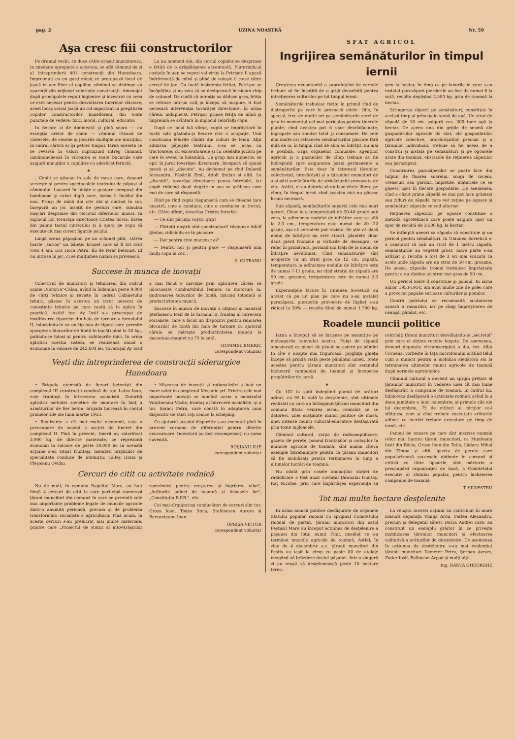pag. 2 UZINA NOASTRĂ Nr. 59
Aşa cresc fiii constructorilor
Pe drumul vechi, ce duce către oraşul muncitoresc, in imediata apropiere a acestuia, se află căminul de zi al Intreprinderii 401 construcţii din Hunedoara. Imprejmuit cu un gard micuţ ce protejează locul de joacă în aer liber al copiilor, căminul se distinge cu uşurinţă din mijlocul celorlalte construcţii. Amenajat după principalele reguli higienice şi inzestrat cu ceea ce este necesar pentru dezvoltarea tinerelor vlăstare, acest locaş social joacă un rol important in pregătirea copiilor constructorilor hunedoreni, din toate punctele de vedere: fizic, moral, cultural, educativ.
In fiecare zi de dimineaţă şi pînă seara — cu excepţia orelor de somn — căminul răsună de cîntecele, de veselie şi jocurile multiple ale micuţilor, în cadrul cărora ei îşi petrec timpul. Iarna aceasta ce se revarsă în valuri cuprinzind intreg căminul, inmănunchează în viltoarea ei toate bucuriile care asigură micuţilor o copilărie cu adevărat fericită.
★
...Copiii se găseau in sala de mese care, deseori serveşte şi pentru spectacolele teatrului de păpuşi al căminului. Luaseră în linişte o gustare compusă din bomboane şi rahat după care, larma îi învălui din nou. Prinşi de mînă doi cite doi şi cintind în cor, începură un joc însoţit de gesturi care, simulau mişcări desprinse din clocotul diferitelor munci. In mijlocul lor, tovarăşa directoare Cristea Silvia, bătea din palme tactul cintecului şi ii ajuta pe copii să execute cit mai corect figurile jocului.
Lingă scena păpuşilor, pe un scăunel pitic, stătea foarte „serios" un băieţel brunet care să fi tot avut vreo 4 ani. Era Hoca Petru, fiu de ferar betonist. El nu intrase în joc, ci se mulţumea numai să privească.
La un moment dat, din cercul copiilor se desprinse o fetiţă de o drăgălăşenie accentuată. Fluturindu-şi cosiţele în aer, se repezi val vîrtej la Petrişor. Il apucă îndrăzneaţă de mînă şi plină de voioşie îl trase către cercul de joc. Cu toată insistenţa fetiţei, Petrişor se încăpăţîna şi nu voia să se deslipească în niciun chip de scăunel. De ciudă că intenţia sa dăduse greş, fetiţa se retrase intr-un colţ şi începu să suspine. A fost necesară intervenţia tovarăşei directoare, în urma căreia, induplecat, Petrişor prinse fetiţa de mînă şi împreună se avîntară în mijlocul celorlalţi copii.
După ce jocul luă sfirşit, copiii se împrăştiară în toată sala găsindu-şi fiecare cite o ocupaţie. Unii construiau felurite clădiri din cuburi de lemn. Alţii admirau păpuşile teatrului, s-au se jucau cu tractoarele, cu excavatoarele şi cu celelalte jucării pe care le aveau la îndemînă. Un grup mai numeros, se opri în jurul tovarăşei directoare. Incepură să spună poezii şi să „discute". Au declamat pe rînd Dulamă Alexandru, Păsărilă Emil, Adolf Ştefan şi alţii. La „discuţii", tovarăşa directoare punea întrebări, iar copiii ridicind două degete in sus se grăbeau care mai de care să răspundă.
Rînd pe rînd copiii răspunseră cum se cheamă ţara noastră, cine o conduce, cine o conducea in trecut, etc. Către sfîrşit, tovarăşa Cristea întrebă:
— Ce sînt părinţii voştri, ştiţi?
— Părinţii noştrii sînt constructori! răspunse Adolf Ştefan, ridicîndu-se în picioare.
— Dar pentru cine muncesc ei?
— Pentru noi şi pentru pace — răspunseră mai mulţi copii în cor...
S. OLTEANU
Succese în munca de inovaţii
Colectivul de muncitori şi tehnicieni din cadrul uzinei „Victoria"-Călan, avînd la îndemînă peste 9.000 de cărţi tehnice şi reviste în cadrul Cabinetului tehnic, găsesc în acestea un izvor nesecat de cunoştinţe tehnice pe care caută să le aplice în practică. Astfel tov. Ay Iosif s-a preocupat de modificarea tiparelor din hala de turnare a furnalului II, înlocuindu-le cu un tip nou de tipare care permite spargerea blocurilor de fontă în bucăţi pînă la 20 kg., putîndu-se folosi şi pentru cubilourile mici. In urma aplicării acestui sistem, se realizează anual o economie în valoare de 245.604 lei. Tovarăşul Ay Iosif a mai făcut o inovaţie prin aplicarea căreia se inlocuieşte combustibilul lemnos cu motorină la, gudronarea tuburilor de fontă, mărind totodată şi productivitatea muncii.
Succese în munca de inovaţii a obţinut şi maistrul Ştefănescu Iosif de la furnalul II, fruntaş al întrecerii socialiste, care a făcut un dispozitiv pentru ridicarea blocurilor de fontă din hala de turnare cu ajutorul căruia se măreşte productivitatea muncii la macaraua-magnet cu 75 la sută.
HUMMEL EMERIC
corespondent voluntar
Veşti din întreprinderea de construcţii siderurgice Hunedoara
• Brigada utemistă de fierari betonişti din complexul III construcţii condusă de tov. Latzo Ioan, este fruntaşă în întrecerea socialistă. Datorită aplicării metodei sovietice de montare în lanţ a armăturilor de fier beton, brigada lucrează în contul primelor zile ale lunii martie 1953.
• Realizarea a cît mai multe economii, este o preocupare de seamă a secţiei de tineret din complexul II. Pînă în prezent, tinerii au valorificat 3.900 kg. de diferite materiale, ce reprezintă economii în valoare de peste 10.000 lei In această acţiune s-au situat fruntaşi, membrii brigăzilor de specialitate conduse de utemiştii: Talfeş Horia şi Pleşoianu Ovidiu.
• Mişcarea de inovaţii şi raţionalizări a luat un mare avînt în complexul Mecanic şef. Printre cele mai importante inovaţii se numără aceia a maistrului Vulcăneanu Vasile, fruntaş al întrecerii socialiste, şi a tov. Saraci Petru, care constă în adaptarea unui dispozitiv de tăiat roţi conice la scheping.
Cu ajutorul acestui dispozitiv s-au executat pînă în prezent coroane de diferenţial pentru diferite excavatoare. Inovatorii au fost recompensaţi cu suma cuvenită.
ROŞIANU ILIE
corespondent voluntar
Cercuri de citit cu activitate rodnică
Nu de mult, în comuna Rapoltul Mare, au luat fiinţă 4 cercuri de citit la care participă numeroşi ţărani muncitori din comună în care se prezintă cele mai importante probleme legate de muncile agricole dintr-o anumită perioadă, precum şi de problema transformării socialiste a agriculturii. Pînă acum, în aceste cercuri s-au prelucrat mai multe materiale, printre care „Proiectul de statut al intovărăşirilor zootehnice pentru creşterea şi îngrijirea oilor", „Arăturile adînci de toamnă şi foloasele lor", „Constituţia R.P.R.", etc.
Cei mai sîrguincioşi conducători de cercuri sînt tov. Groza Ioan, Todea Stela, Ştefănescu Aurora şi Berzunţeanu Ioan.
OPRIŞA VICTOR
corespondent voluntar
SFAT AGRICOL
Ingrijirea semănăturilor în timpul iernii
Creşterea necontenită a suprafeţelor de cereale trebuie să fie însoţită de o grijă deosebită pentru întreţinerea culturilor pe tot timpul iernii.
Semănăturile trebuiesc ferite în primul rînd de distrugerile pe care le provoacă vitele. Oile, în special, trec de multe ori pe semănăturile verzi de griu în momentul cel mai periculos pentru tinerele plante, cînd acestea pot fi uşor dezrădăcinate, îngropate sau smulse total şi consumate. De cele mai multe ori refacerea semănăturilor păscute fără milă de oi, în timpul cînd de abia au înfrăţit, nu mai e posibilă. Grija organelor comunale, agenţilor agricoli şi a paznicilor de cîmp trebuie să fie îndreptată spre asigurarea pazei permanente a semănăturilor. Este doar în interesul ţăranilor colectivişti, intovărăşiţi şi a ţăranilor muncitori de a-şi păzi semănăturile de stricăciunile provocate de vite. Astfel, ei au datoria să nu lase vitele libere pe cîmp, în timpul iernii cînd acestea nici nu găsesc hrana necesară.
Sub zăpadă, semănăturile suportă cele mai mari geruri. Chiar la o temperatură de 30-40 grade sub zero, la adîncimea nodului de înfrăţire care se află la 2-3 cm., temperatura este numai de 20—22 grade, aşa că cerealele pot rezista. Se ştie că dacă nodul de înfrăţire nu este atacat, plantele chiar dacă pierd frunzele şi vîrfurile de deasupra, se refac în primăvară, pornind noi fraţi de la nodul de înfrăţire nevătămat. Cînd semănăturile sînt acoperite cu un strat gros de 12 cm. zăpadă, temperatura la adîncimea nodului de înfrăţire este de numai 7-11 grade, iar cînd stratul de zăpadă are 50 cm. grosime, temperatura este de numai 2-3 grade.
Experienţele făcute în Uniunea Sovietică au arătat că pe un plan pe care nu s-au instalat parazăpezi, pierderile provocate de îngheţ s-au ridicat la 30% — recolta fiind de numai 1.700 kg. griu la hectar, în timp ce pe lanurile în care s-au instalat parazăpezi pierderile au fost de numai 6 la sută, recolta depăşind 2.500 kg. griu de toamnă la hectar.
Stringerea zăpezii pe semănături, constituie în acelaşi timp şi principala sursă de apă. Un strat de zăpadă de 10 cm. asigură cca. 300 tone apă la hectar. De aceea una din grijile de seamă ale gospodăriilor agricole de stat, ale gospodăriilor agricole colective, intovărăşirilor precum şi a ţăranilor individuali, trebuie să fie aceea de a construi şi instala pe semănături şi pe ogoarele arate din toamnă, obstacole de reţinerea zăpezilor sau parazăpezi.
Construirea parazăpezilor se poate face din tulpini de floarea soarelui, snopi de coceni, vreascuri sau garduri împletite, materiale ce se găsesc uşor în fiecare gospodărie. De asemenea, cînd a căzut prima zăpadă se mai pot face grămezi sau ziduri de zăpadă care vor reţine pe ogoare şi semănături zăpezile ce cad ulterior.
Reţinerea zăpezilor pe ogoare constituie o metodă agrotehnică care poate asigura uşor un spor de recoltă de 3-500 kg. la hectar.
Se întîmplă uneori ca zăpada să constituie şi un pericol pentru semănături. In Uniunea Sovietică s-a constatat că sub un strat de 1 metru zăpadă, semănăturile au vegetat prost, mare parte s-au asfixiat şi recolta a fost de 3 ori mai scăzută ca acolo unde zăpada are un strat de 50 cm. grosime. De aceea, zăpezile troieni trebuiesc împrăştiate pentru a nu rămîne un strat mai gros de 50 cm.
Un pericol mare îl constituie şi poleiul. In iarna anilor 1953-1954, am avut multe zile de polei care a provocat pagube serioase culturilor şi pomilor.
Contra poleiului se recomandă scuturarea uşoară a ramurilor, iar pe cîmp împrăştierea de cenuşă, pămînt, etc.
Roadele muncii politice
Iarna a început să se furişeze pe nesimţite pe meleagurile raionului nostru. Fulgi de zăpadă amestecaţi cu picuri de ploaie se aştern pe pămînt In cîte o noapte mai friguroasă, pojghiţa ghieţii începe să prindă viaţă peste pămîntul umed. Toate acestea pentru ţăranii muncitori sînt semnalul încheierii campaniei de toamnă şi începerea pregătirilor de iarnă.
★
Cu 102 la sută îndeplinit planul de arături adînci, cu 95 la sută la desţeleniri, sînt ultimele realizări cu care au întîmpinat ţăranii muncitori din comuna Băcia venirea iernii, realizări ce se datoresc unei susţinute munci politice de masă, unei intense munci cultural-educative desfăşurată prin toate mijloacele.
Căminul cultural, staţia de radioamplificare, gazeta de perete, panoul fruntaşilor şi codaşilor în muncile agricole de toamnă, sînt numai cîteva exemple întrebuinţate pentru ca ţăranii muncitori să fie mobilizaţi pentru terminarea la timp a ultimelor lucrări de toamnă.
Nu odată prin casele abonaţilor staţiei de radioficare a fost auzit cuvîntul ţăranului fruntaş, Raţ Nicolae, prin care împărtăşea experienţa sa celorlalţi ţărani muncitori desvăluindu-le „secretul" prin care el obţine recolte bogate. De asemenea, deseori deputata circumscripţiei a 4-a, tov. Albu Cornelia, vorbeşte în faţa microfonului arătînd felul cum a muncit pentru a mobiliza alegătorii săi la terminarea ultimelor munci agricole de toamnă după normele agrotehnice
Căminul cultural a devenit un sprijin preţios al ţăranilor muncitori în vederea unei cît mai bune desfăşurări a campaniei de toamnă. In cadrul lui, biblioteca desfăşoară o activitate rodnică avînd în a doua jumătate a lunii noiembrie, şi primele zile ale lui decembrie, 75 de cititori ai cărţilor ce-i sfătuiesc cum şi cînd trebuie executate arăturile adînci; ce lucrări trebuie executate pe timp de iarnă, etc
Panoul de onoare pe care sînt inscrise numele celor mai harnici ţărani muncitori, ca Munteanu Iosif din Băcia, Groza Ioan din Totia, Lădaru Mihai din Tîmpa şi alţii, gazeta de perete care popularizează succesele obţinute în comună şi critică cu tărie lipsurile, sînt mărturie a preocupării organizaţiei de bază, a Comitetului executiv al sfatului popular, pentru încheierea campaniei de toamnă.
T. SILVESTRU
Tot mai multe hectare desţelenite
In urma muncii politice desfăşurate de organele Sfatului popular raional cu sprijinul Comitetului raional de partid, ţăranii muncitori din satul Peştişul Mare au început acţiunea de desţelenire a păşunei din lotul numit Finir, imediat ce au terminat muncile agricole de toamnă. Astfel, în ziua de 4 decembrie a.c. ţăranii muncitori din Peştiş au ieşit la cîmp cu peste 80 de atelaje începînd să brăzdeze dealul păşunei. Intr-o singură zi au reuşit să desţelenească peste 10 hectare teren.
La reuşita acestei acţiuni au contribuit în mare măsură deputaţii Vlinga Aron, Farlea Alexandru, precum şi delegatul sătesc Borza Andrei care, au constituit un exemplu grăitor în ce priveşte mobilizarea ţăranilor muncitori şi efectuarea calitativă a arăturilor de desţelenire. De asemenea în acţiunea de desţelenire s-au mai evidenţiat ţăranii muncitori Demeter Petru, Şerban Avram, Zudor Iosif, Bulbucan Arpad şi mulţi alţii.
Ing. RANTA GHEORGHE